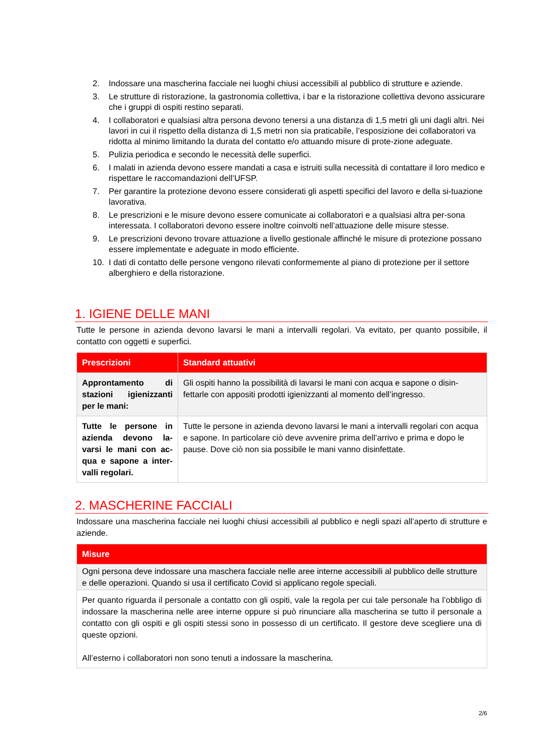2. Indossare una mascherina facciale nei luoghi chiusi accessibili al pubblico di strutture e aziende.
3. Le strutture di ristorazione, la gastronomia collettiva, i bar e la ristorazione collettiva devono assicurare che i gruppi di ospiti restino separati.
4. I collaboratori e qualsiasi altra persona devono tenersi a una distanza di 1,5 metri gli uni dagli altri. Nei lavori in cui il rispetto della distanza di 1,5 metri non sia praticabile, l’esposizione dei collaboratori va ridotta al minimo limitando la durata del contatto e/o attuando misure di prote-zione adeguate.
5. Pulizia periodica e secondo le necessità delle superfici.
6. I malati in azienda devono essere mandati a casa e istruiti sulla necessità di contattare il loro medico e rispettare le raccomandazioni dell’UFSP.
7. Per garantire la protezione devono essere considerati gli aspetti specifici del lavoro e della si-tuazione lavorativa.
8. Le prescrizioni e le misure devono essere comunicate ai collaboratori e a qualsiasi altra per-sona interessata. I collaboratori devono essere inoltre coinvolti nell’attuazione delle misure stesse.
9. Le prescrizioni devono trovare attuazione a livello gestionale affinché le misure di protezione possano essere implementate e adeguate in modo efficiente.
10. I dati di contatto delle persone vengono rilevati conformemente al piano di protezione per il settore alberghiero e della ristorazione.
1. IGIENE DELLE MANI
Tutte le persone in azienda devono lavarsi le mani a intervalli regolari. Va evitato, per quanto possibile, il contatto con oggetti e superfici.
| Prescrizioni | Standard attuativi |
| --- | --- |
| Approntamento di stazioni igienizzanti per le mani: | Gli ospiti hanno la possibilità di lavarsi le mani con acqua e sapone o disin-fettarle con appositi prodotti igienizzanti al momento dell’ingresso. |
| Tutte le persone in azienda devono la-varsi le mani con ac-qua e sapone a inter-valli regolari. | Tutte le persone in azienda devono lavarsi le mani a intervalli regolari con acqua e sapone. In particolare ciò deve avvenire prima dell’arrivo e prima e dopo le pause. Dove ciò non sia possibile le mani vanno disinfettate. |
2. MASCHERINE FACCIALI
Indossare una mascherina facciale nei luoghi chiusi accessibili al pubblico e negli spazi all’aperto di strutture e aziende.
| Misure |
| --- |
| Ogni persona deve indossare una maschera facciale nelle aree interne accessibili al pubblico delle strutture e delle operazioni. Quando si usa il certificato Covid si applicano regole speciali. |
| Per quanto riguarda il personale a contatto con gli ospiti, vale la regola per cui tale personale ha l’obbligo di indossare la mascherina nelle aree interne oppure si può rinunciare alla mascherina se tutto il personale a contatto con gli ospiti e gli ospiti stessi sono in possesso di un certificato. Il gestore deve scegliere una di queste opzioni. All’esterno i collaboratori non sono tenuti a indossare la mascherina. |
2/6